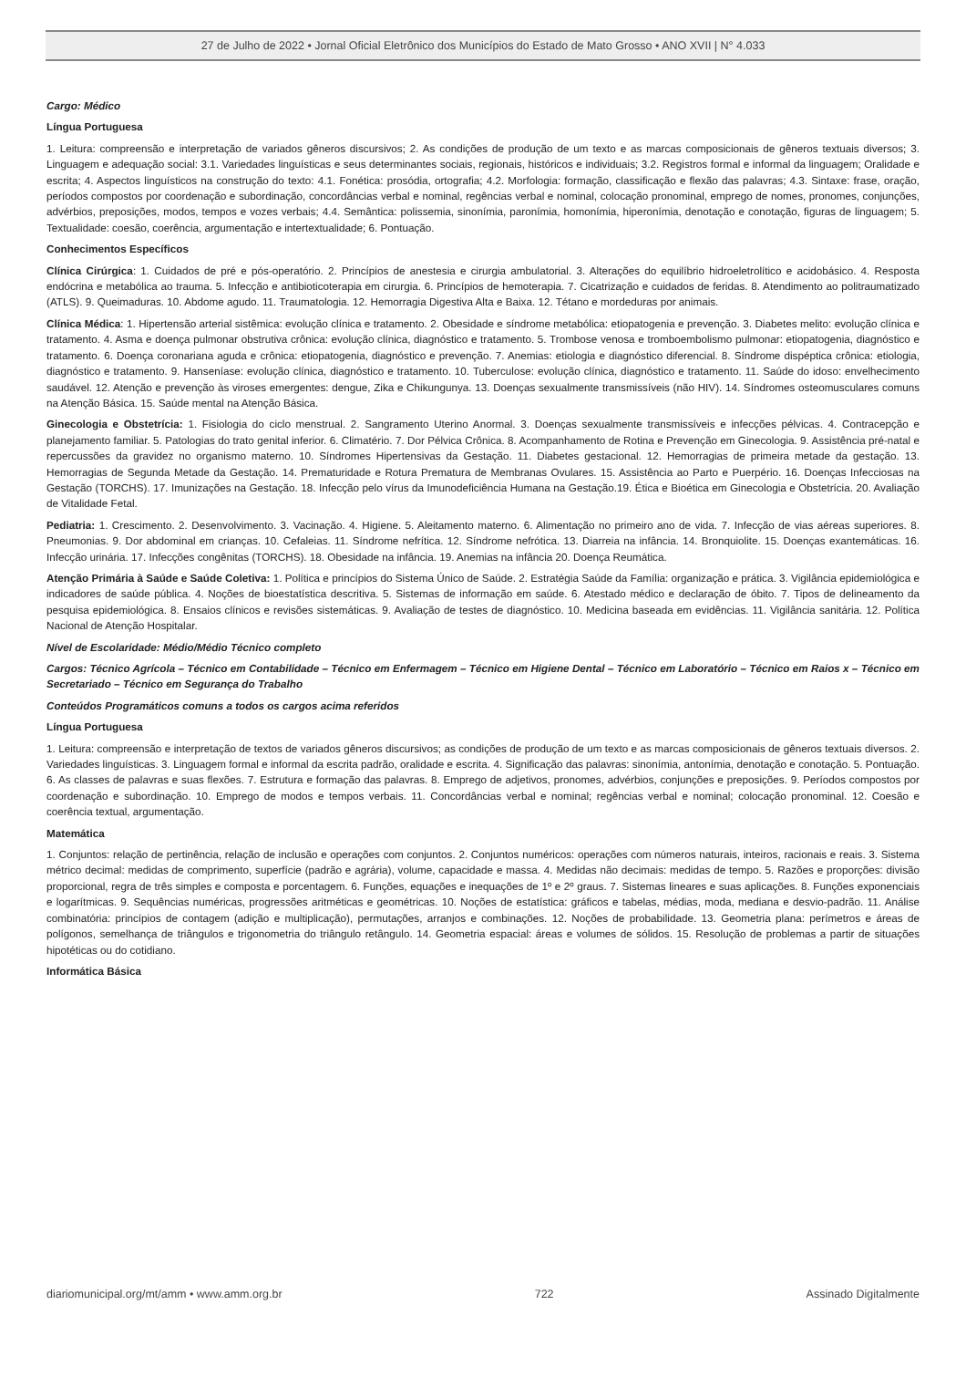27 de Julho de 2022 • Jornal Oficial Eletrônico dos Municípios do Estado de Mato Grosso • ANO XVII | N° 4.033
Cargo: Médico
Língua Portuguesa
1. Leitura: compreensão e interpretação de variados gêneros discursivos; 2. As condições de produção de um texto e as marcas composicionais de gêneros textuais diversos; 3. Linguagem e adequação social: 3.1. Variedades linguísticas e seus determinantes sociais, regionais, históricos e individuais; 3.2. Registros formal e informal da linguagem; Oralidade e escrita; 4. Aspectos linguísticos na construção do texto: 4.1. Fonética: prosódia, ortografia; 4.2. Morfologia: formação, classificação e flexão das palavras; 4.3. Sintaxe: frase, oração, períodos compostos por coordenação e subordinação, concordâncias verbal e nominal, regências verbal e nominal, colocação pronominal, emprego de nomes, pronomes, conjunções, advérbios, preposições, modos, tempos e vozes verbais; 4.4. Semântica: polissemia, sinonímia, paronímia, homonímia, hiperonímia, denotação e conotação, figuras de linguagem; 5. Textualidade: coesão, coerência, argumentação e intertextualidade; 6. Pontuação.
Conhecimentos Específicos
Clínica Cirúrgica: 1. Cuidados de pré e pós-operatório. 2. Princípios de anestesia e cirurgia ambulatorial. 3. Alterações do equilíbrio hidroeletrolítico e acidobásico. 4. Resposta endócrina e metabólica ao trauma. 5. Infecção e antibioticoterapia em cirurgia. 6. Princípios de hemoterapia. 7. Cicatrização e cuidados de feridas. 8. Atendimento ao politraumatizado (ATLS). 9. Queimaduras. 10. Abdome agudo. 11. Traumatologia. 12. Hemorragia Digestiva Alta e Baixa. 12. Tétano e mordeduras por animais.
Clínica Médica: 1. Hipertensão arterial sistêmica: evolução clínica e tratamento. 2. Obesidade e síndrome metabólica: etiopatogenia e prevenção. 3. Diabetes melito: evolução clínica e tratamento. 4. Asma e doença pulmonar obstrutiva crônica: evolução clínica, diagnóstico e tratamento. 5. Trombose venosa e tromboembolismo pulmonar: etiopatogenia, diagnóstico e tratamento. 6. Doença coronariana aguda e crônica: etiopatogenia, diagnóstico e prevenção. 7. Anemias: etiologia e diagnóstico diferencial. 8. Síndrome dispéptica crônica: etiologia, diagnóstico e tratamento. 9. Hanseníase: evolução clínica, diagnóstico e tratamento. 10. Tuberculose: evolução clínica, diagnóstico e tratamento. 11. Saúde do idoso: envelhecimento saudável. 12. Atenção e prevenção às viroses emergentes: dengue, Zika e Chikungunya. 13. Doenças sexualmente transmissíveis (não HIV). 14. Síndromes osteomusculares comuns na Atenção Básica. 15. Saúde mental na Atenção Básica.
Ginecologia e Obstetrícia: 1. Fisiologia do ciclo menstrual. 2. Sangramento Uterino Anormal. 3. Doenças sexualmente transmissíveis e infecções pélvicas. 4. Contracepção e planejamento familiar. 5. Patologias do trato genital inferior. 6. Climatério. 7. Dor Pélvica Crônica. 8. Acompanhamento de Rotina e Prevenção em Ginecologia. 9. Assistência pré-natal e repercussões da gravidez no organismo materno. 10. Síndromes Hipertensivas da Gestação. 11. Diabetes gestacional. 12. Hemorragias de primeira metade da gestação. 13. Hemorragias de Segunda Metade da Gestação. 14. Prematuridade e Rotura Prematura de Membranas Ovulares. 15. Assistência ao Parto e Puerpério. 16. Doenças Infecciosas na Gestação (TORCHS). 17. Imunizações na Gestação. 18. Infecção pelo vírus da Imunodeficiência Humana na Gestação.19. Ética e Bioética em Ginecologia e Obstetrícia. 20. Avaliação de Vitalidade Fetal.
Pediatria: 1. Crescimento. 2. Desenvolvimento. 3. Vacinação. 4. Higiene. 5. Aleitamento materno. 6. Alimentação no primeiro ano de vida. 7. Infecção de vias aéreas superiores. 8. Pneumonias. 9. Dor abdominal em crianças. 10. Cefaleias. 11. Síndrome nefrítica. 12. Síndrome nefrótica. 13. Diarreia na infância. 14. Bronquiolite. 15. Doenças exantemáticas. 16. Infecção urinária. 17. Infecções congênitas (TORCHS). 18. Obesidade na infância. 19. Anemias na infância 20. Doença Reumática.
Atenção Primária à Saúde e Saúde Coletiva: 1. Política e princípios do Sistema Único de Saúde. 2. Estratégia Saúde da Família: organização e prática. 3. Vigilância epidemiológica e indicadores de saúde pública. 4. Noções de bioestatística descritiva. 5. Sistemas de informação em saúde. 6. Atestado médico e declaração de óbito. 7. Tipos de delineamento da pesquisa epidemiológica. 8. Ensaios clínicos e revisões sistemáticas. 9. Avaliação de testes de diagnóstico. 10. Medicina baseada em evidências. 11. Vigilância sanitária. 12. Política Nacional de Atenção Hospitalar.
Nível de Escolaridade: Médio/Médio Técnico completo
Cargos: Técnico Agrícola – Técnico em Contabilidade – Técnico em Enfermagem – Técnico em Higiene Dental – Técnico em Laboratório – Técnico em Raios x – Técnico em Secretariado – Técnico em Segurança do Trabalho
Conteúdos Programáticos comuns a todos os cargos acima referidos
Língua Portuguesa
1. Leitura: compreensão e interpretação de textos de variados gêneros discursivos; as condições de produção de um texto e as marcas composicionais de gêneros textuais diversos. 2. Variedades linguísticas. 3. Linguagem formal e informal da escrita padrão, oralidade e escrita. 4. Significação das palavras: sinonímia, antonímia, denotação e conotação. 5. Pontuação. 6. As classes de palavras e suas flexões. 7. Estrutura e formação das palavras. 8. Emprego de adjetivos, pronomes, advérbios, conjunções e preposições. 9. Períodos compostos por coordenação e subordinação. 10. Emprego de modos e tempos verbais. 11. Concordâncias verbal e nominal; regências verbal e nominal; colocação pronominal. 12. Coesão e coerência textual, argumentação.
Matemática
1. Conjuntos: relação de pertinência, relação de inclusão e operações com conjuntos. 2. Conjuntos numéricos: operações com números naturais, inteiros, racionais e reais. 3. Sistema métrico decimal: medidas de comprimento, superfície (padrão e agrária), volume, capacidade e massa. 4. Medidas não decimais: medidas de tempo. 5. Razões e proporções: divisão proporcional, regra de três simples e composta e porcentagem. 6. Funções, equações e inequações de 1º e 2º graus. 7. Sistemas lineares e suas aplicações. 8. Funções exponenciais e logarítmicas. 9. Sequências numéricas, progressões aritméticas e geométricas. 10. Noções de estatística: gráficos e tabelas, médias, moda, mediana e desvio-padrão. 11. Análise combinatória: princípios de contagem (adição e multiplicação), permutações, arranjos e combinações. 12. Noções de probabilidade. 13. Geometria plana: perímetros e áreas de polígonos, semelhança de triângulos e trigonometria do triângulo retângulo. 14. Geometria espacial: áreas e volumes de sólidos. 15. Resolução de problemas a partir de situações hipotéticas ou do cotidiano.
Informática Básica
diariomunicipal.org/mt/amm • www.amm.org.br 722 Assinado Digitalmente